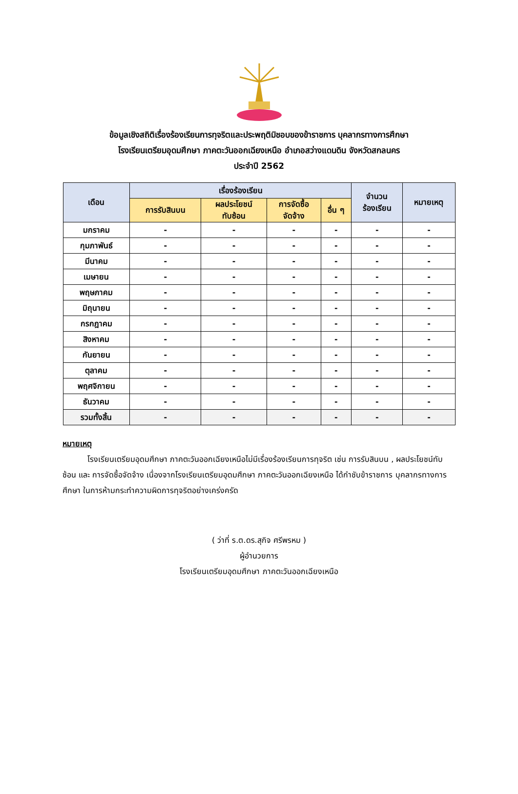ข้อมูลเชิงสถิติเรื่องร้องเรียนการทุจริตและประพฤติมิชอบของข้าราชการ บุคลากรทางการศึกษา
โรงเรียนเตรียมอุดมศึกษา ภาคตะวันออกเฉียงเหนือ อำเภอสว่างแดนดิน จังหวัดสกลนคร
ประจำปี 2562
| เดือน | เรื่องร้องเรียน | | | | จำนวน ร้องเรียน | หมายเหตุ |
| --- | --- | --- | --- | --- | --- | --- |
| | การรับสินบน | ผลประโยชน์ ทับซ้อน | การจัดซื้อ จัดจ้าง | อื่น ๆ | | |
| มกราคม | - | - | - | - | - | - |
| กุมภาพันธ์ | - | - | - | - | - | - |
| มีนาคม | - | - | - | - | - | - |
| เมษายน | - | - | - | - | - | - |
| พฤษภาคม | - | - | - | - | - | - |
| มิถุนายน | - | - | - | - | - | - |
| กรกฎาคม | - | - | - | - | - | - |
| สิงหาคม | - | - | - | - | - | - |
| กันยายน | - | - | - | - | - | - |
| ตุลาคม | - | - | - | - | - | - |
| พฤศจิกายน | - | - | - | - | - | - |
| ธันวาคม | - | - | - | - | - | - |
| รวมทั้งสิ้น | - | - | - | - | - | - |
หมายเหตุ
โรงเรียนเตรียมอุดมศึกษา ภาคตะวันออกเฉียงเหนือไม่มีเรื่องร้องเรียนการทุจริต เช่น การรับสินบน , ผลประโยชน์ทับซ้อน และ การจัดซื้อจัดจ้าง เนื่องจากโรงเรียนเตรียมอุดมศึกษา ภาคตะวันออกเฉียงเหนือ ได้กำชับข้าราชการ บุคลากรทางการศึกษา ในการห้ามกระทำความผิดการทุจริตอย่างเคร่งครัด
( ว่าที่ ร.ต.ดร.สุกิจ ศรีพรหม )
ผู้อำนวยการ
โรงเรียนเตรียมอุดมศึกษา ภาคตะวันออกเฉียงเหนือ